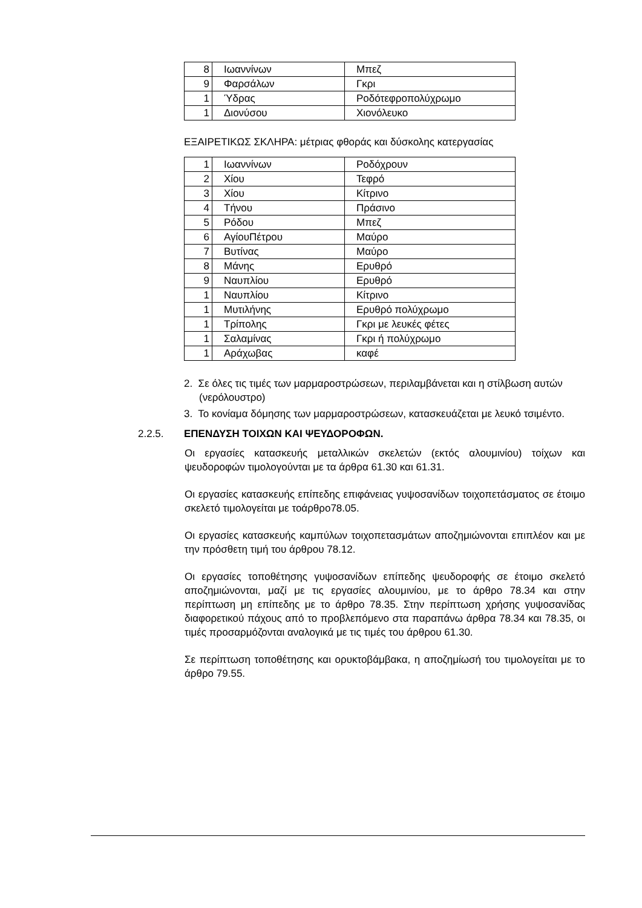| 8 | Ιωαννίνων | Μπεζ |
| 9 | Φαρσάλων | Γκρι |
| 1 | Ύδρας | Ροδότεφροπολύχρωμο |
| 1 | Διονύσου | Χιονόλευκο |
ΕΞΑΙΡΕΤΙΚΩΣ ΣΚΛΗΡΑ: μέτριας φθοράς και δύσκολης κατεργασίας
| 1 | Ιωαννίνων | Ροδόχρουν |
| 2 | Χίου | Τεφρό |
| 3 | Χίου | Κίτρινο |
| 4 | Τήνου | Πράσινο |
| 5 | Ρόδου | Μπεζ |
| 6 | ΑγίουΠέτρου | Μαύρο |
| 7 | Βυτίνας | Μαύρο |
| 8 | Μάνης | Ερυθρό |
| 9 | Ναυπλίου | Ερυθρό |
| 1 | Ναυπλίου | Κίτρινο |
| 1 | Μυτιλήνης | Ερυθρό πολύχρωμο |
| 1 | Τρίπολης | Γκρι με λευκές φέτες |
| 1 | Σαλαμίνας | Γκρι ή πολύχρωμο |
| 1 | Αράχωβας | καφέ |
2. Σε όλες τις τιμές των μαρμαροστρώσεων, περιλαμβάνεται και η στίλβωση αυτών (νερόλουστρο)
3. Το κονίαμα δόμησης των μαρμαροστρώσεων, κατασκευάζεται με λευκό τσιμέντο.
2.2.5. ΕΠΕΝΔΥΣΗ ΤΟΙΧΩΝ ΚΑΙ ΨΕΥΔΟΡΟΦΩΝ.
Οι εργασίες κατασκευής μεταλλικών σκελετών (εκτός αλουμινίου) τοίχων και ψευδοροφών τιμολογούνται με τα άρθρα 61.30 και 61.31.
Οι εργασίες κατασκευής επίπεδης επιφάνειας γυψοσανίδων τοιχοπετάσματος σε έτοιμο σκελετό τιμολογείται με τοάρθρο78.05.
Οι εργασίες κατασκευής καμπύλων τοιχοπετασμάτων αποζημιώνονται επιπλέον και με την πρόσθετη τιμή του άρθρου 78.12.
Οι εργασίες τοποθέτησης γυψοσανίδων επίπεδης ψευδοροφής σε έτοιμο σκελετό αποζημιώνονται, μαζί με τις εργασίες αλουμινίου, με το άρθρο 78.34 και στην περίπτωση μη επίπεδης με το άρθρο 78.35. Στην περίπτωση χρήσης γυψοσανίδας διαφορετικού πάχους από το προβλεπόμενο στα παραπάνω άρθρα 78.34 και 78.35, οι τιμές προσαρμόζονται αναλογικά με τις τιμές του άρθρου 61.30.
Σε περίπτωση τοποθέτησης και ορυκτοβάμβακα, η αποζημίωσή του τιμολογείται με το άρθρο 79.55.